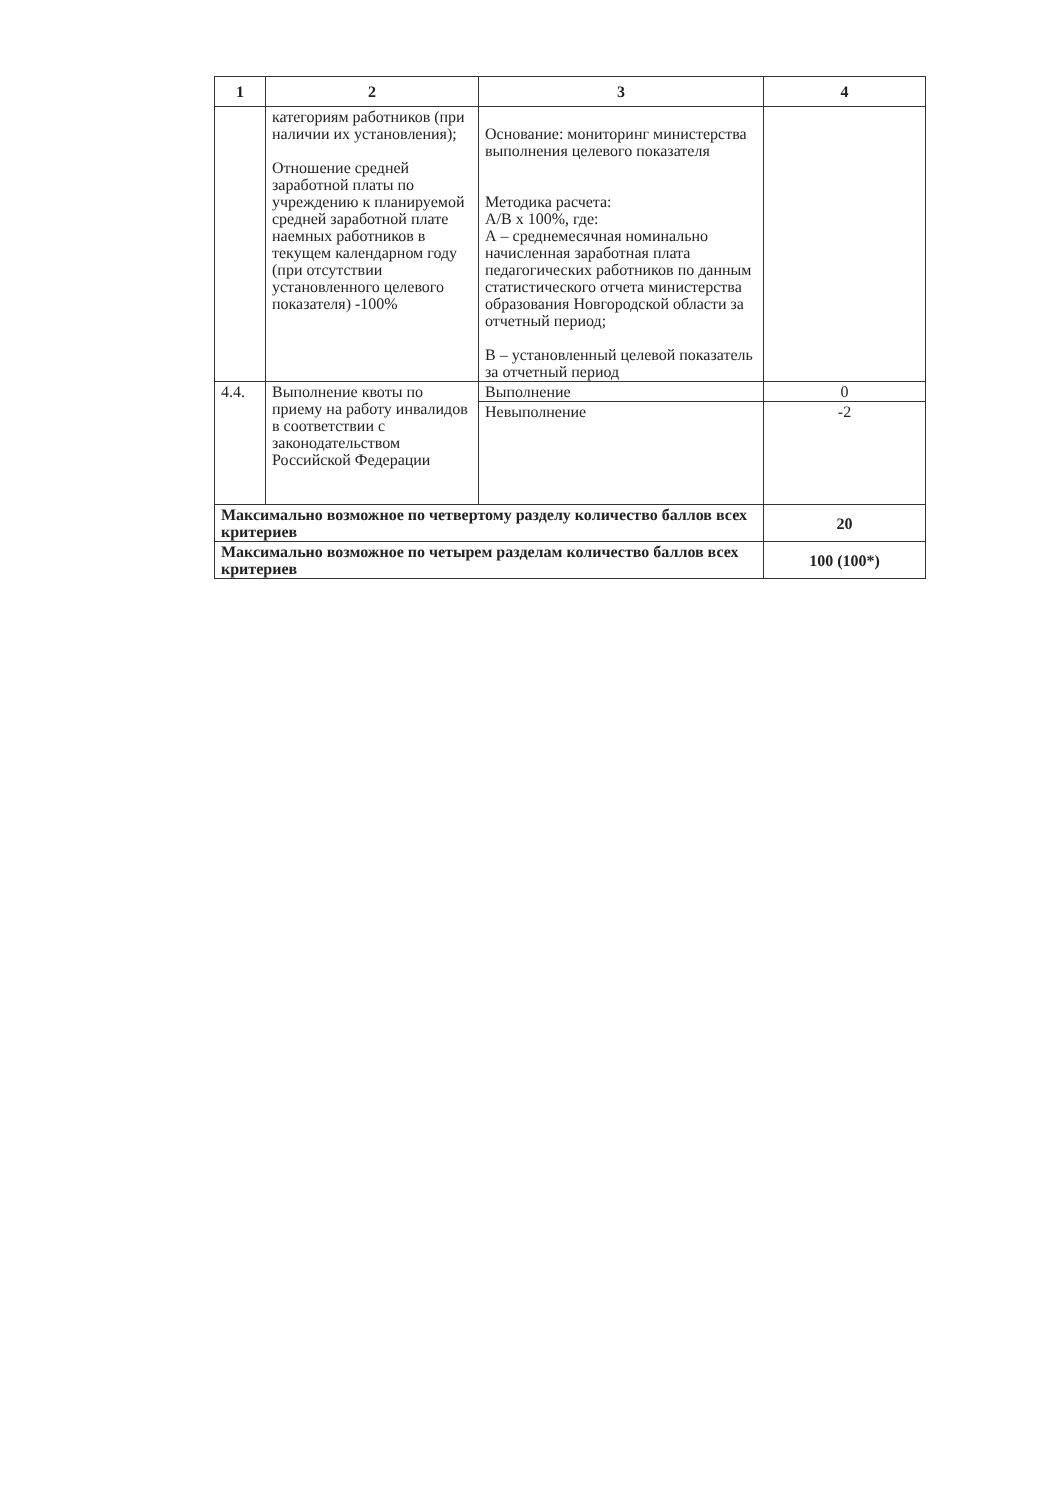| 1 | 2 | 3 | 4 |
| --- | --- | --- | --- |
| | категориям работников (при наличии их установления); Отношение средней заработной платы по учреждению к планируемой средней заработной плате наемных работников в текущем календарном году (при отсутствии установленного целевого показателя) -100% | Основание: мониторинг министерства выполнения целевого показателя Методика расчета: А/В х 100%, где: А – среднемесячная номинально начисленная заработная плата педагогических работников по данным статистического отчета министерства образования Новгородской области за отчетный период; В – установленный целевой показатель за отчетный период | |
| 4.4. | Выполнение квоты по приему на работу инвалидов в соответствии с законодательством Российской Федерации | Выполнение | 0 |
| | | Невыполнение | -2 |
| Максимально возможное по четвертому разделу количество баллов всех критериев | | | 20 |
| Максимально возможное по четырем разделам количество баллов всех критериев | | | 100 (100*) |